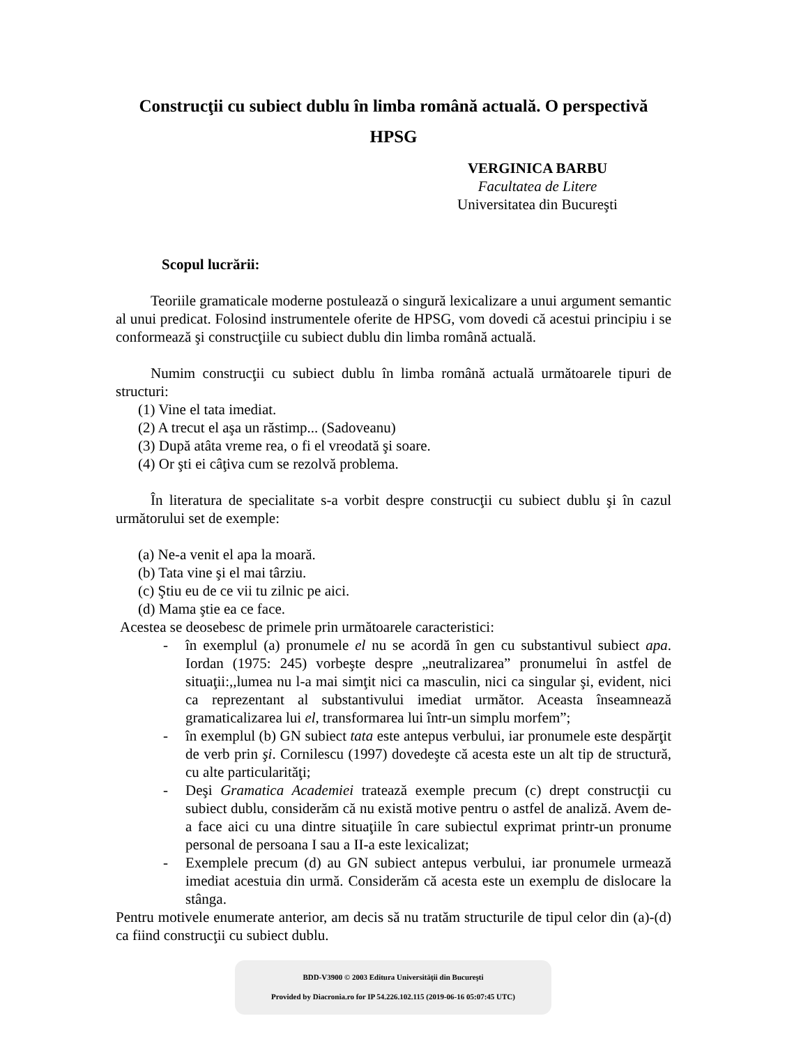Construcţii cu subiect dublu în limba română actuală. O perspectivă HPSG
VERGINICA BARBU
Facultatea de Litere
Universitatea din Bucureşti
Scopul lucrării:
Teoriile gramaticale moderne postulează o singură lexicalizare a unui argument semantic al unui predicat. Folosind instrumentele oferite de HPSG, vom dovedi că acestui principiu i se conformează şi construcţiile cu subiect dublu din limba română actuală.
Numim construcţii cu subiect dublu în limba română actuală următoarele tipuri de structuri:
(1) Vine el tata imediat.
(2) A trecut el aşa un răstimp... (Sadoveanu)
(3) După atâta vreme rea, o fi el vreodată şi soare.
(4) Or şti ei câţiva cum se rezolvă problema.
În literatura de specialitate s-a vorbit despre construcţii cu subiect dublu şi în cazul următorului set de exemple:
(a) Ne-a venit el apa la moară.
(b) Tata vine şi el mai târziu.
(c) Ştiu eu de ce vii tu zilnic pe aici.
(d) Mama ştie ea ce face.
Acestea se deosebesc de primele prin următoarele caracteristici:
- în exemplul (a) pronumele el nu se acordă în gen cu substantivul subiect apa. Iordan (1975: 245) vorbeşte despre „neutralizarea” pronumelui în astfel de situaţii:,,lumea nu l-a mai simţit nici ca masculin, nici ca singular şi, evident, nici ca reprezentant al substantivului imediat următor. Aceasta înseamnează gramaticalizarea lui el, transformarea lui într-un simplu morfem”;
- în exemplul (b) GN subiect tata este antepus verbului, iar pronumele este despărţit de verb prin şi. Cornilescu (1997) dovedeşte că acesta este un alt tip de structură, cu alte particularităţi;
- Deşi Gramatica Academiei tratează exemple precum (c) drept construcţii cu subiect dublu, considerăm că nu există motive pentru o astfel de analiză. Avem de-a face aici cu una dintre situaţiile în care subiectul exprimat printr-un pronume personal de persoana I sau a II-a este lexicalizat;
- Exemplele precum (d) au GN subiect antepus verbului, iar pronumele urmează imediat acestuia din urmă. Considerăm că acesta este un exemplu de dislocare la stânga.
Pentru motivele enumerate anterior, am decis să nu tratăm structurile de tipul celor din (a)-(d) ca fiind construcţii cu subiect dublu.
BDD-V3900 © 2003 Editura Universităţii din Bucureşti
Provided by Diacronia.ro for IP 54.226.102.115 (2019-06-16 05:07:45 UTC)